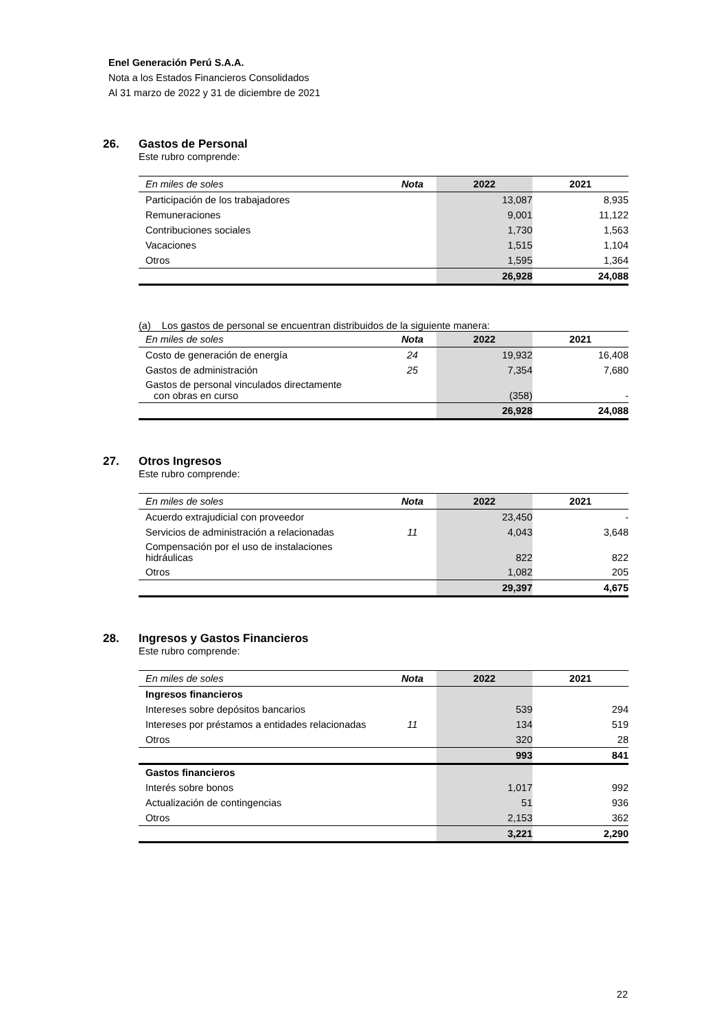Enel Generación Perú S.A.A.
Nota a los Estados Financieros Consolidados
Al 31 marzo de 2022 y 31 de diciembre de 2021
26. Gastos de Personal
Este rubro comprende:
| En miles de soles | Nota | 2022 | 2021 |
| --- | --- | --- | --- |
| Participación de los trabajadores | | 13,087 | 8,935 |
| Remuneraciones | | 9,001 | 11,122 |
| Contribuciones sociales | | 1,730 | 1,563 |
| Vacaciones | | 1,515 | 1,104 |
| Otros | | 1,595 | 1,364 |
| | | 26,928 | 24,088 |
(a) Los gastos de personal se encuentran distribuidos de la siguiente manera:
| En miles de soles | Nota | 2022 | 2021 |
| --- | --- | --- | --- |
| Costo de generación de energía | 24 | 19,932 | 16,408 |
| Gastos de administración | 25 | 7,354 | 7,680 |
| Gastos de personal vinculados directamente con obras en curso | | (358) | - |
| | | 26,928 | 24,088 |
27. Otros Ingresos
Este rubro comprende:
| En miles de soles | Nota | 2022 | 2021 |
| --- | --- | --- | --- |
| Acuerdo extrajudicial con proveedor | | 23,450 | - |
| Servicios de administración a relacionadas | 11 | 4,043 | 3,648 |
| Compensación por el uso de instalaciones hidráulicas | | 822 | 822 |
| Otros | | 1,082 | 205 |
| | | 29,397 | 4,675 |
28. Ingresos y Gastos Financieros
Este rubro comprende:
| En miles de soles | Nota | 2022 | 2021 |
| --- | --- | --- | --- |
| Ingresos financieros | | | |
| Intereses sobre depósitos bancarios | | 539 | 294 |
| Intereses por préstamos a entidades relacionadas | 11 | 134 | 519 |
| Otros | | 320 | 28 |
| | | 993 | 841 |
| Gastos financieros | | | |
| Interés sobre bonos | | 1,017 | 992 |
| Actualización de contingencias | | 51 | 936 |
| Otros | | 2,153 | 362 |
| | | 3,221 | 2,290 |
22